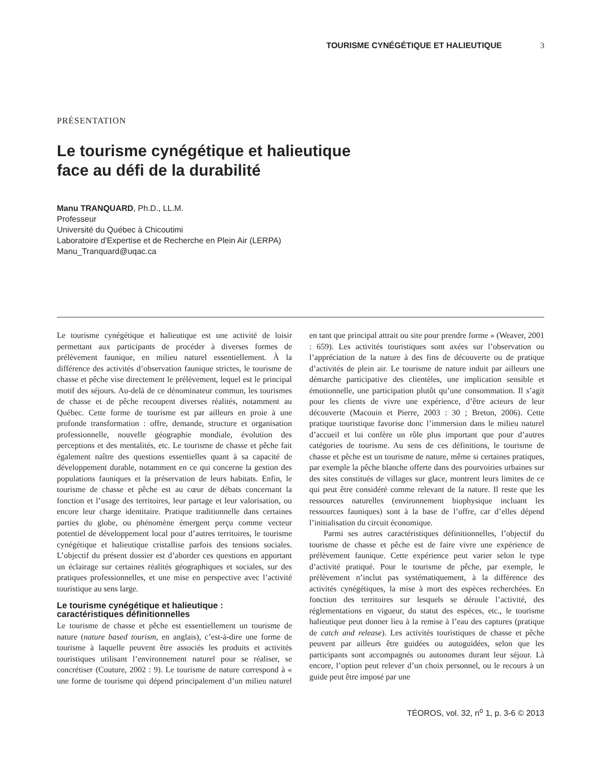TOURISME CYNÉGÉTIQUE ET HALIEUTIQUE 3
PRÉSENTATION
Le tourisme cynégétique et halieutique
face au défi de la durabilité
Manu TRANQUARD, Ph.D., LL.M.
Professeur
Université du Québec à Chicoutimi
Laboratoire d’Expertise et de Recherche en Plein Air (LERPA)
Manu_Tranquard@uqac.ca
Le tourisme cynégétique et halieutique est une activité de loisir permettant aux participants de procéder à diverses formes de prélèvement faunique, en milieu naturel essentiellement. À la différence des activités d’observation faunique strictes, le tourisme de chasse et pêche vise directement le prélèvement, lequel est le principal motif des séjours. Au-delà de ce dénominateur commun, les tourismes de chasse et de pêche recoupent diverses réalités, notamment au Québec. Cette forme de tourisme est par ailleurs en proie à une profonde transformation : offre, demande, structure et organisation professionnelle, nouvelle géographie mondiale, évolution des perceptions et des mentalités, etc. Le tourisme de chasse et pêche fait également naître des questions essentielles quant à sa capacité de développement durable, notamment en ce qui concerne la gestion des populations fauniques et la préservation de leurs habitats. Enfin, le tourisme de chasse et pêche est au cœur de débats concernant la fonction et l’usage des territoires, leur partage et leur valorisation, ou encore leur charge identitaire. Pratique traditionnelle dans certaines parties du globe, ou phénomène émergent perçu comme vecteur potentiel de développement local pour d’autres territoires, le tourisme cynégétique et halieutique cristallise parfois des tensions sociales. L’objectif du présent dossier est d’aborder ces questions en apportant un éclairage sur certaines réalités géographiques et sociales, sur des pratiques professionnelles, et une mise en perspective avec l’activité touristique au sens large.
Le tourisme cynégétique et halieutique : caractéristiques définitionnelles
Le tourisme de chasse et pêche est essentiellement un tourisme de nature (nature based tourism, en anglais), c’est-à-dire une forme de tourisme à laquelle peuvent être associés les produits et activités touristiques utilisant l’environnement naturel pour se réaliser, se concrétiser (Couture, 2002 : 9). Le tourisme de nature correspond à « une forme de tourisme qui dépend principalement d’un milieu naturel en tant que principal attrait ou site pour prendre forme » (Weaver, 2001 : 659). Les activités touristiques sont axées sur l’observation ou l’appréciation de la nature à des fins de découverte ou de pratique d’activités de plein air. Le tourisme de nature induit par ailleurs une démarche participative des clientèles, une implication sensible et émotionnelle, une participation plutôt qu’une consommation. Il s’agit pour les clients de vivre une expérience, d’être acteurs de leur découverte (Macouin et Pierre, 2003 : 30 ; Breton, 2006). Cette pratique touristique favorise donc l’immersion dans le milieu naturel d’accueil et lui confère un rôle plus important que pour d’autres catégories de tourisme. Au sens de ces définitions, le tourisme de chasse et pêche est un tourisme de nature, même si certaines pratiques, par exemple la pêche blanche offerte dans des pourvoiries urbaines sur des sites constitués de villages sur glace, montrent leurs limites de ce qui peut être considéré comme relevant de la nature. Il reste que les ressources naturelles (environnement biophysique incluant les ressources fauniques) sont à la base de l’offre, car d’elles dépend l’initialisation du circuit économique.
Parmi ses autres caractéristiques définitionnelles, l’objectif du tourisme de chasse et pêche est de faire vivre une expérience de prélèvement faunique. Cette expérience peut varier selon le type d’activité pratiqué. Pour le tourisme de pêche, par exemple, le prélèvement n’inclut pas systématiquement, à la différence des activités cynégétiques, la mise à mort des espèces recherchées. En fonction des territoires sur lesquels se déroule l’activité, des réglementations en vigueur, du statut des espèces, etc., le tourisme halieutique peut donner lieu à la remise à l’eau des captures (pratique de catch and release). Les activités touristiques de chasse et pêche peuvent par ailleurs être guidées ou autoguidées, selon que les participants sont accompagnés ou autonomes durant leur séjour. Là encore, l’option peut relever d’un choix personnel, ou le recours à un guide peut être imposé par une
TÉOROS, vol. 32, n<sup>o</sup> 1, p. 3-6 © 2013